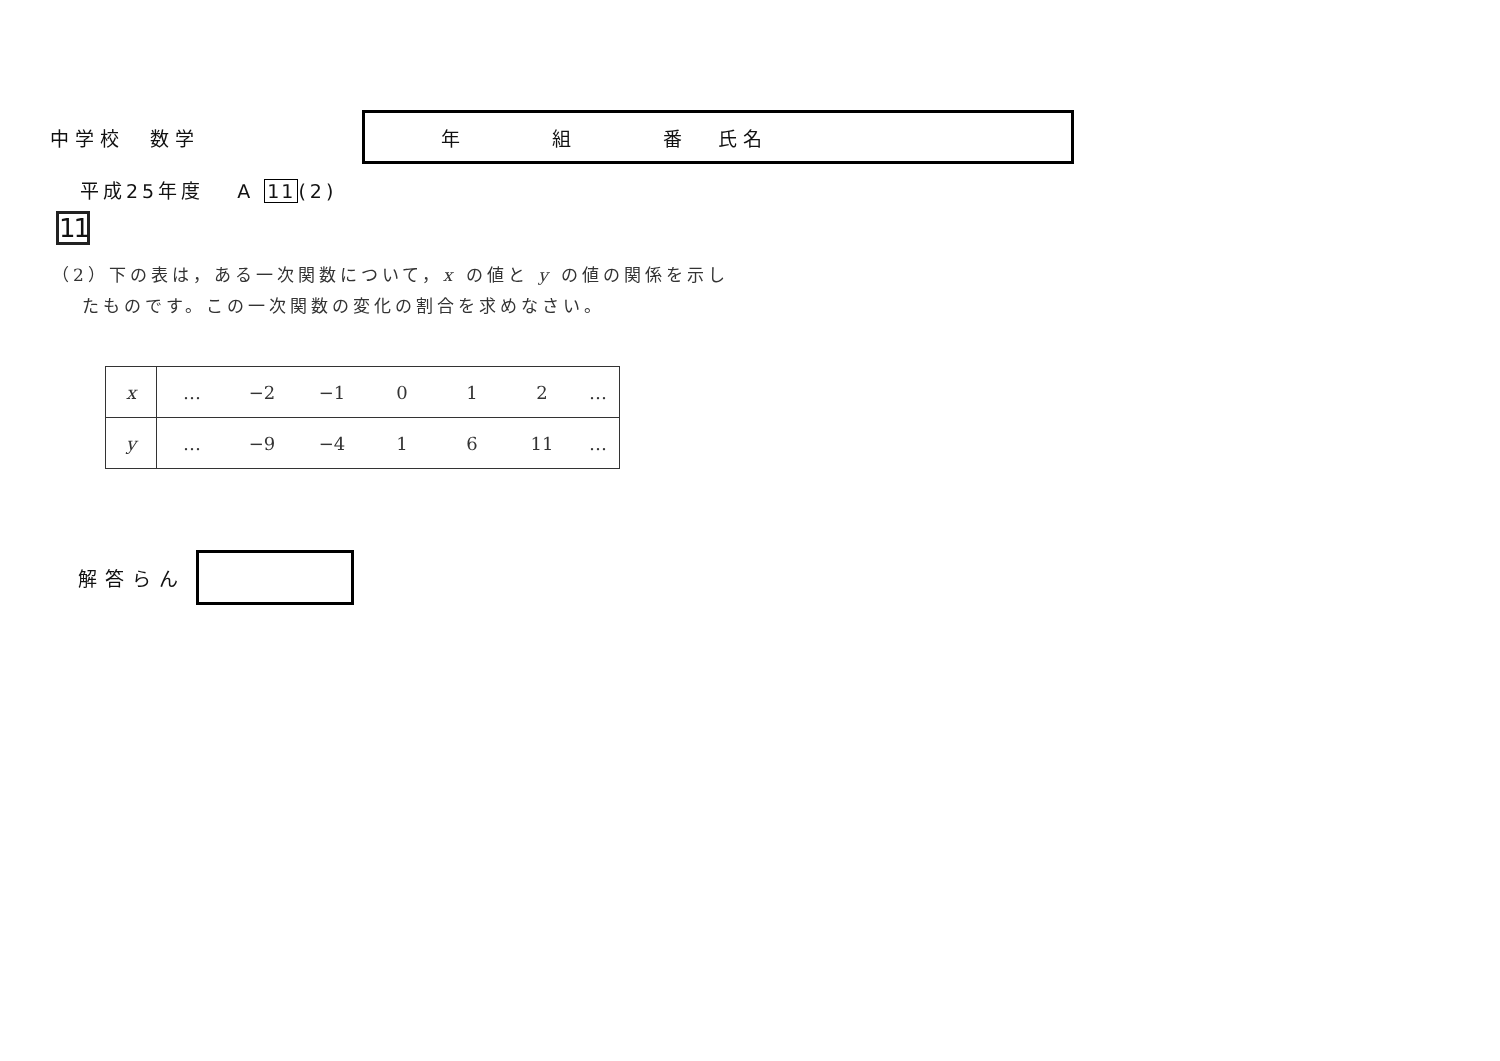中学校　数学
年 組 番 氏名
平成25年度　 A 11(2)
11
（2）下の表は，ある一次関数について，x の値と y の値の関係を示し
　 たものです。この一次関数の変化の割合を求めなさい。
| x | … | −2 | −1 | 0 | 1 | 2 | … |
| y | … | −9 | −4 | 1 | 6 | 11 | … |
解答らん